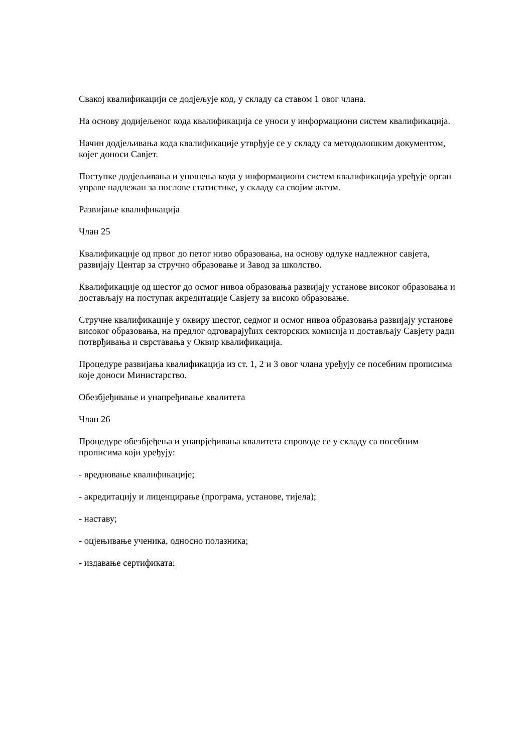Свакој квалификацији се додјељује код, у складу са ставом 1 овог члана.
На основу додијељеног кода квалификација се уноси у информациони систем квалификација.
Начин додјељивања кода квалификације утврђује се у складу са методолошким документом, којег доноси Савјет.
Поступке додјељивања и уношења кода у информациони систем квалификација уређује орган управе надлежан за послове статистике, у складу са својим актом.
Развијање квалификација
Члан 25
Квалификације од првог до петог ниво образовања, на основу одлуке надлежног савјета, развијају Центар за стручно образовање и Завод за школство.
Квалификације од шестог до осмог нивоа образовања развијају установе високог образовања и достављају на поступак акредитације Савјету за високо образовање.
Стручне квалификације у оквиру шестог, седмог и осмог нивоа образовања развијају установе високог образовања, на предлог одговарајућих секторских комисија и достављају Савјету ради потврђивања и сврставања у Оквир квалификација.
Процедуре развијања квалификација из ст. 1, 2 и 3 овог члана уређују се посебним прописима које доноси Министарство.
Обезбјеђивање и унапређивање квалитета
Члан 26
Процедуре обезбјеђења и унапрјеђивања квалитета спроводе се у складу са посебним прописима који уређују:
- вредновање квалификације;
- акредитацију и лиценцирање (програма, установе, тијела);
- наставу;
- оцјењивање ученика, односно полазника;
- издавање сертификата;